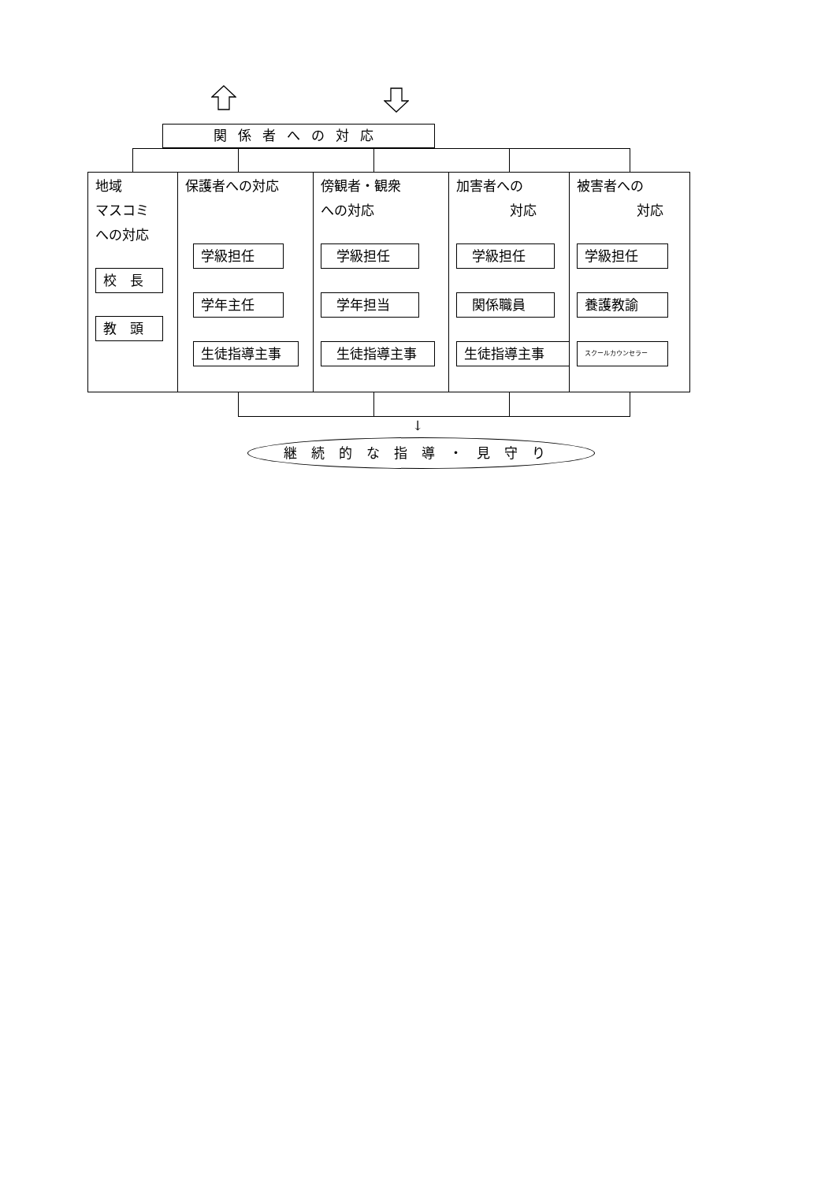関係者への対応
地域
マスコミ
への対応
校　長
教　頭
保護者への対応
学級担任
学年主任
生徒指導主事
傍観者・観衆
への対応
学級担任
学年担当
生徒指導主事
加害者への
対応
学級担任
関係職員
生徒指導主事
被害者への
対応
学級担任
養護教諭
スクールカウンセラー
↓
継続的な指導・見守り